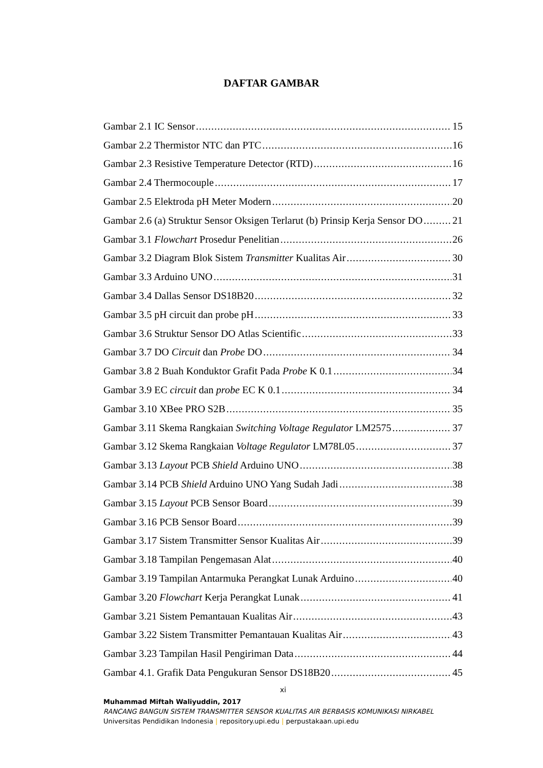DAFTAR GAMBAR
Gambar 2.1 IC Sensor 15
Gambar 2.2 Thermistor NTC dan PTC 16
Gambar 2.3 Resistive Temperature Detector (RTD) 16
Gambar 2.4 Thermocouple 17
Gambar 2.5 Elektroda pH Meter Modern 20
Gambar 2.6 (a) Struktur Sensor Oksigen Terlarut (b) Prinsip Kerja Sensor DO 21
Gambar 3.1 Flowchart Prosedur Penelitian 26
Gambar 3.2 Diagram Blok Sistem Transmitter Kualitas Air 30
Gambar 3.3 Arduino UNO 31
Gambar 3.4 Dallas Sensor DS18B20 32
Gambar 3.5 pH circuit dan probe pH 33
Gambar 3.6 Struktur Sensor DO Atlas Scientific 33
Gambar 3.7 DO Circuit dan Probe DO 34
Gambar 3.8 2 Buah Konduktor Grafit Pada Probe K 0.1 34
Gambar 3.9 EC circuit dan probe EC K 0.1 34
Gambar 3.10 XBee PRO S2B 35
Gambar 3.11 Skema Rangkaian Switching Voltage Regulator LM2575 37
Gambar 3.12 Skema Rangkaian Voltage Regulator LM78L05 37
Gambar 3.13 Layout PCB Shield Arduino UNO 38
Gambar 3.14 PCB Shield Arduino UNO Yang Sudah Jadi 38
Gambar 3.15 Layout PCB Sensor Board 39
Gambar 3.16 PCB Sensor Board 39
Gambar 3.17 Sistem Transmitter Sensor Kualitas Air 39
Gambar 3.18 Tampilan Pengemasan Alat 40
Gambar 3.19 Tampilan Antarmuka Perangkat Lunak Arduino 40
Gambar 3.20 Flowchart Kerja Perangkat Lunak 41
Gambar 3.21 Sistem Pemantauan Kualitas Air 43
Gambar 3.22 Sistem Transmitter Pemantauan Kualitas Air 43
Gambar 3.23 Tampilan Hasil Pengiriman Data 44
Gambar 4.1. Grafik Data Pengukuran Sensor DS18B20 45
xi
Muhammad Miftah Waliyuddin, 2017
RANCANG BANGUN SISTEM TRANSMITTER SENSOR KUALITAS AIR BERBASIS KOMUNIKASI NIRKABEL
Universitas Pendidikan Indonesia | repository.upi.edu | perpustakaan.upi.edu